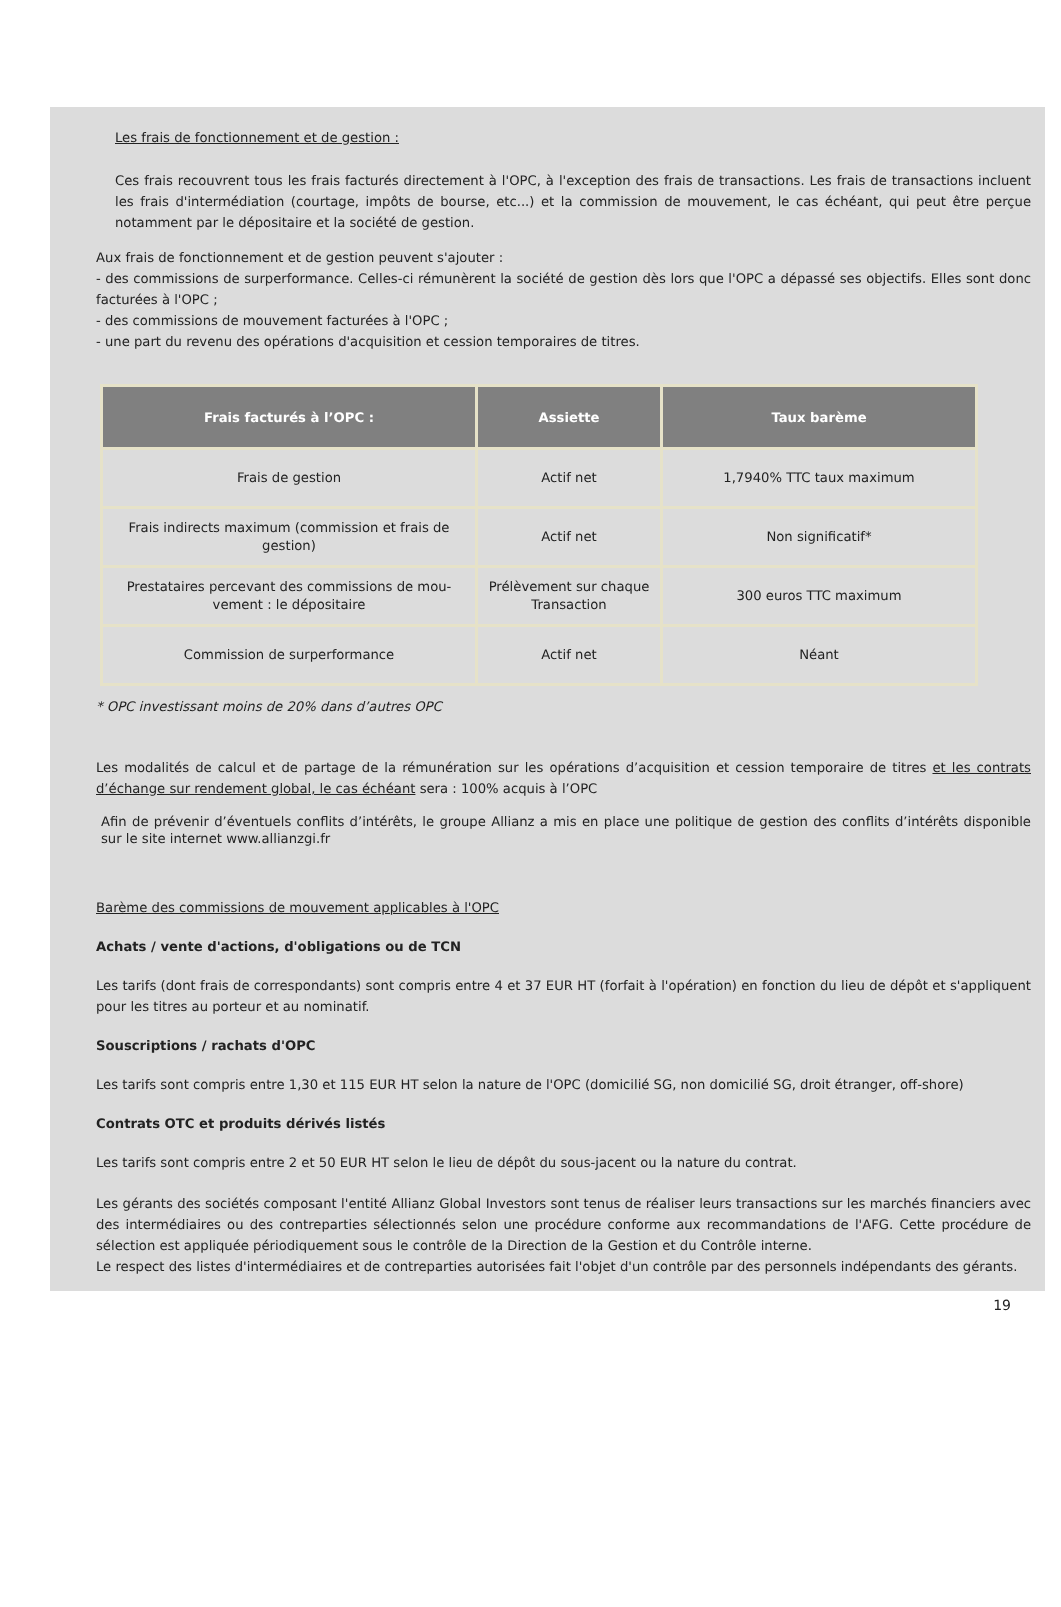Les frais de fonctionnement et de gestion :
Ces frais recouvrent tous les frais facturés directement à l'OPC, à l'exception des frais de transactions. Les frais de transactions incluent les frais d'intermédiation (courtage, impôts de bourse, etc...) et la commission de mouvement, le cas échéant, qui peut être perçue notamment par le dépositaire et la société de gestion.
Aux frais de fonctionnement et de gestion peuvent s'ajouter :
- des commissions de surperformance. Celles-ci rémunèrent la société de gestion dès lors que l'OPC a dépassé ses objectifs. Elles sont donc facturées à l'OPC ;
- des commissions de mouvement facturées à l'OPC ;
- une part du revenu des opérations d'acquisition et cession temporaires de titres.
| Frais facturés à l’OPC : | Assiette | Taux barème |
| --- | --- | --- |
| Frais de gestion | Actif net | 1,7940% TTC taux maximum |
| Frais indirects maximum (commission et frais de gestion) | Actif net | Non significatif* |
| Prestataires percevant des commissions de mou-vement : le dépositaire | Prélèvement sur chaque Transaction | 300 euros TTC maximum |
| Commission de surperformance | Actif net | Néant |
* OPC investissant moins de 20% dans d’autres OPC
Les modalités de calcul et de partage de la rémunération sur les opérations d’acquisition et cession temporaire de titres et les contrats d’échange sur rendement global, le cas échéant sera : 100% acquis à l’OPC
Afin de prévenir d’éventuels conflits d’intérêts, le groupe Allianz a mis en place une politique de gestion des conflits d’intérêts disponible sur le site internet www.allianzgi.fr
Barème des commissions de mouvement applicables à l'OPC
Achats / vente d'actions, d'obligations ou de TCN
Les tarifs (dont frais de correspondants) sont compris entre 4 et 37 EUR HT (forfait à l'opération) en fonction du lieu de dépôt et s'appliquent pour les titres au porteur et au nominatif.
Souscriptions / rachats d'OPC
Les tarifs sont compris entre 1,30 et 115 EUR HT selon la nature de l'OPC (domicilié SG, non domicilié SG, droit étranger, off-shore)
Contrats OTC et produits dérivés listés
Les tarifs sont compris entre 2 et 50 EUR HT selon le lieu de dépôt du sous-jacent ou la nature du contrat.
Les gérants des sociétés composant l'entité Allianz Global Investors sont tenus de réaliser leurs transactions sur les marchés financiers avec des intermédiaires ou des contreparties sélectionnés selon une procédure conforme aux recommandations de l'AFG. Cette procédure de sélection est appliquée périodiquement sous le contrôle de la Direction de la Gestion et du Contrôle interne.
Le respect des listes d'intermédiaires et de contreparties autorisées fait l'objet d'un contrôle par des personnels indépendants des gérants.
19